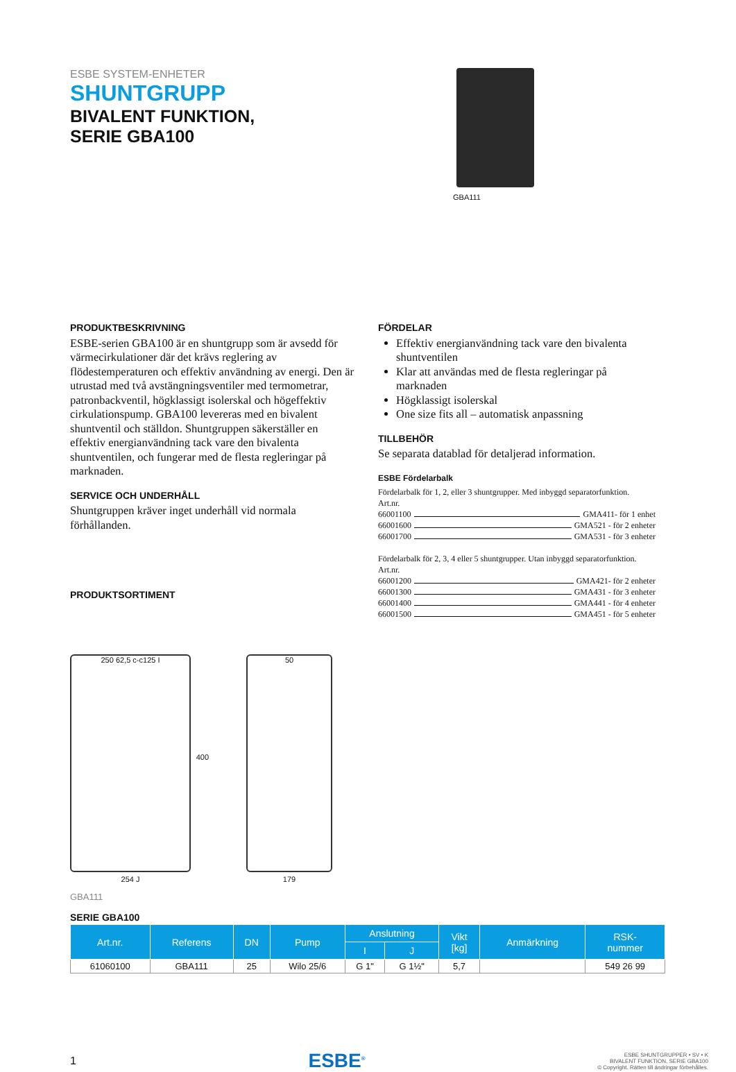ESBE SYSTEM-ENHETER
SHUNTGRUPP
BIVALENT FUNKTION,
SERIE GBA100
GBA111
PRODUKTBESKRIVNING
ESBE-serien GBA100 är en shuntgrupp som är avsedd för värmecirkulationer där det krävs reglering av flödestemperaturen och effektiv användning av energi. Den är utrustad med två avstängningsventiler med termometrar, patronbackventil, högklassigt isolerskal och högeffektiv cirkulationspump. GBA100 levereras med en bivalent shuntventil och ställdon. Shuntgruppen säkerställer en effektiv energianvändning tack vare den bivalenta shuntventilen, och fungerar med de flesta regleringar på marknaden.
SERVICE OCH UNDERHÅLL
Shuntgruppen kräver inget underhåll vid normala förhållanden.
PRODUKTSORTIMENT
FÖRDELAR
Effektiv energianvändning tack vare den bivalenta shuntventilen
Klar att användas med de flesta regleringar på marknaden
Högklassigt isolerskal
One size fits all – automatisk anpassning
TILLBEHÖR
Se separata datablad för detaljerad information.
ESBE Fördelarbalk
Fördelarbalk för 1, 2, eller 3 shuntgrupper. Med inbyggd separatorfunktion.
Art.nr.
66001100 GMA411- för 1 enhet
66001600 GMA521 - för 2 enheter
66001700 GMA531 - för 3 enheter
Fördelarbalk för 2, 3, 4 eller 5 shuntgrupper. Utan inbyggd separatorfunktion.
Art.nr.
66001200 GMA421- för 2 enheter
66001300 GMA431 - för 3 enheter
66001400 GMA441 - för 4 enheter
66001500 GMA451 - för 5 enheter
250 62,5 c-c125 I
254 J
400
50
179
GBA111
SERIE GBA100
| Art.nr. | Referens | DN | Pump | Anslutning | | Vikt [kg] | Anmärkning | RSK- nummer |
| --- | --- | --- | --- | --- | --- | --- | --- | --- |
| | | | | I | J | | | |
| 61060100 | GBA111 | 25 | Wilo 25/6 | G 1" | G 1½" | 5,7 | | 549 26 99 |
1
ESBE<sup>®</sup>
ESBE SHUNTGRUPPER • SV • K
BIVALENT FUNKTION, SERIE GBA100
© Copyright. Rätten till ändringar förbehålles.